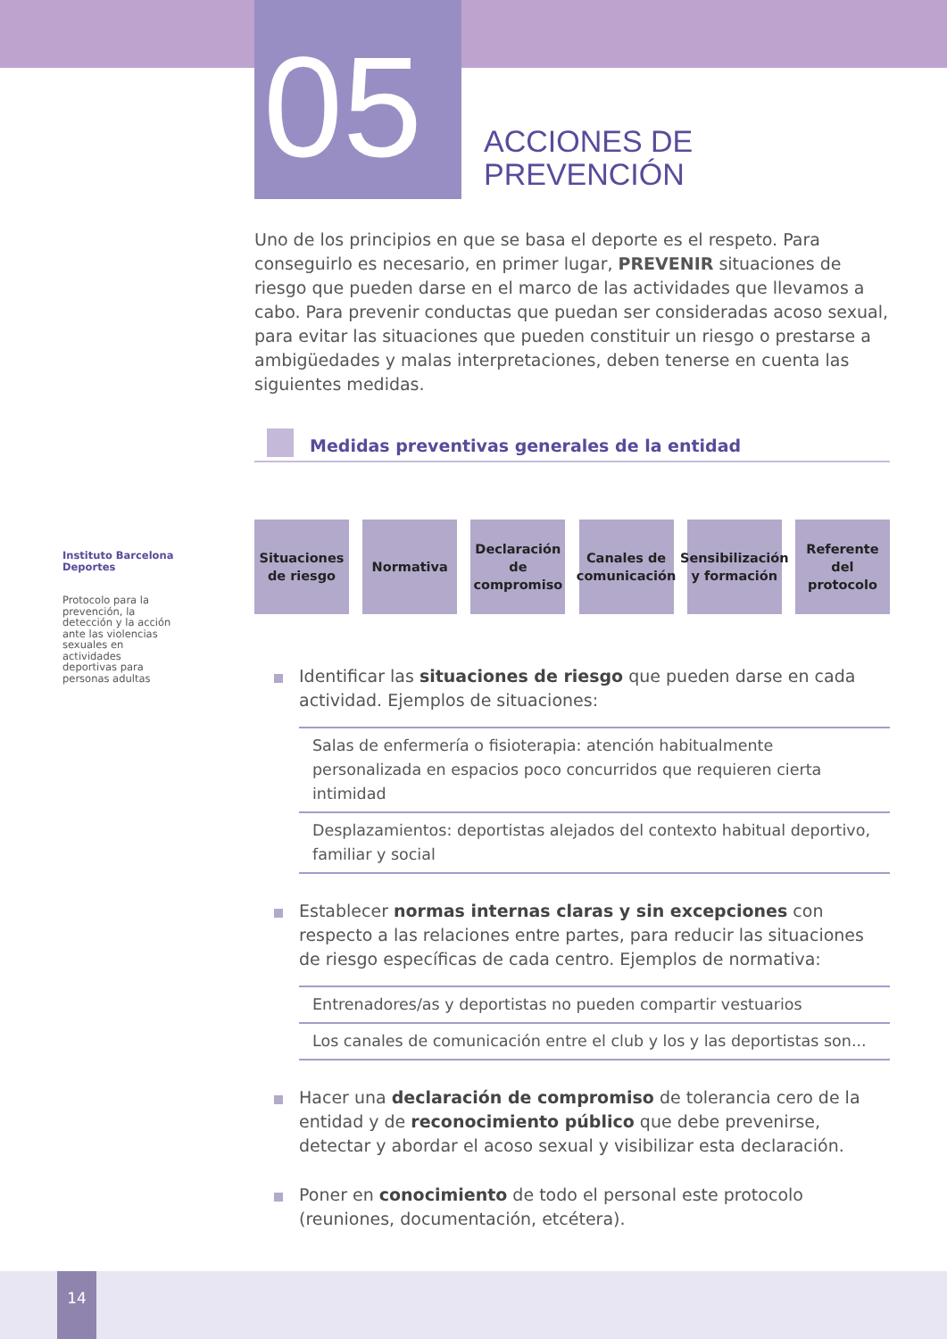05
ACCIONES DE
PREVENCIÓN
Instituto Barcelona Deportes
Protocolo para la prevención, la detección y la acción ante las violencias sexuales en actividades deportivas para personas adultas
Uno de los principios en que se basa el deporte es el respeto. Para conseguirlo es necesario, en primer lugar, PREVENIR situaciones de riesgo que pueden darse en el marco de las actividades que llevamos a cabo. Para prevenir conductas que puedan ser consideradas acoso sexual, para evitar las situaciones que pueden constituir un riesgo o prestarse a ambigüedades y malas interpretaciones, deben tenerse en cuenta las siguientes medidas.
Medidas preventivas generales de la entidad
Situaciones de riesgo
Normativa Declaración de compromiso
Canales de comunicación
Sensibilización y formación
Referente del protocolo
Identificar las situaciones de riesgo que pueden darse en cada actividad. Ejemplos de situaciones:
Salas de enfermería o fisioterapia: atención habitualmente personalizada en espacios poco concurridos que requieren cierta intimidad
Desplazamientos: deportistas alejados del contexto habitual deportivo, familiar y social
Establecer normas internas claras y sin excepciones con respecto a las relaciones entre partes, para reducir las situaciones de riesgo específicas de cada centro. Ejemplos de normativa:
Entrenadores/as y deportistas no pueden compartir vestuarios
Los canales de comunicación entre el club y los y las deportistas son...
Hacer una declaración de compromiso de tolerancia cero de la entidad y de reconocimiento público que debe prevenirse, detectar y abordar el acoso sexual y visibilizar esta declaración.
Poner en conocimiento de todo el personal este protocolo (reuniones, documentación, etcétera).
14